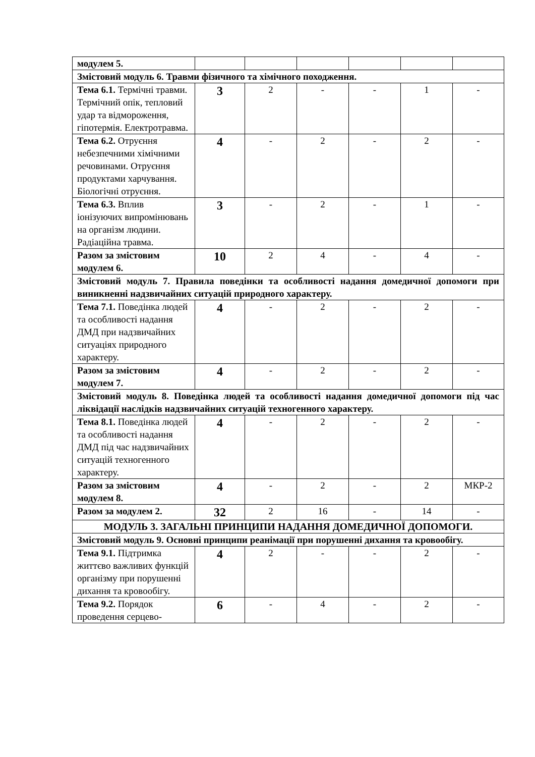| модулем 5. | | | | | | |
| Змістовий модуль 6. Травми фізичного та хімічного походження. | | | | | | |
| Тема 6.1. Термічні травми. Термічний опік, тепловий удар та відмороження, гіпотермія. Електротравма. | 3 | 2 | - | - | 1 | - |
| Тема 6.2. Отруєння небезпечними хімічними речовинами. Отруєння продуктами харчування. Біологічні отруєння. | 4 | - | 2 | - | 2 | - |
| Тема 6.3. Вплив іонізуючих випромінювань на організм людини. Радіаційна травма. | 3 | - | 2 | - | 1 | - |
| Разом за змістовим модулем 6. | 10 | 2 | 4 | - | 4 | - |
| Змістовий модуль 7. Правила поведінки та особливості надання домедичної допомоги при виникненні надзвичайних ситуацій природного характеру. | | | | | | |
| Тема 7.1. Поведінка людей та особливості надання ДМД при надзвичайних ситуаціях природного характеру. | 4 | - | 2 | - | 2 | - |
| Разом за змістовим модулем 7. | 4 | - | 2 | - | 2 | - |
| Змістовий модуль 8. Поведінка людей та особливості надання домедичної допомоги під час ліквідації наслідків надзвичайних ситуацій техногенного характеру. | | | | | | |
| Тема 8.1. Поведінка людей та особливості надання ДМД під час надзвичайних ситуацій техногенного характеру. | 4 | - | 2 | - | 2 | - |
| Разом за змістовим модулем 8. | 4 | - | 2 | - | 2 | МКР-2 |
| Разом за модулем 2. | 32 | 2 | 16 | - | 14 | - |
| МОДУЛЬ 3. ЗАГАЛЬНІ ПРИНЦИПИ НАДАННЯ ДОМЕДИЧНОЇ ДОПОМОГИ. | | | | | | |
| Змістовий модуль 9. Основні принципи реанімації при порушенні дихання та кровообігу. | | | | | | |
| Тема 9.1. Підтримка життєво важливих функцій організму при порушенні дихання та кровообігу. | 4 | 2 | - | - | 2 | - |
| Тема 9.2. Порядок проведення серцево- | 6 | - | 4 | - | 2 | - |